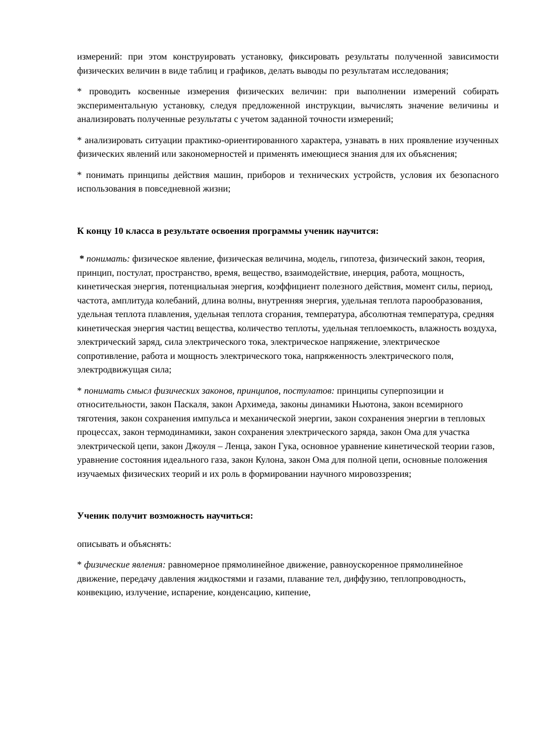измерений: при этом конструировать установку, фиксировать результаты полученной зависимости физических величин в виде таблиц и графиков, делать выводы по результатам исследования;
* проводить косвенные измерения физических величин: при выполнении измерений собирать экспериментальную установку, следуя предложенной инструкции, вычислять значение величины и анализировать полученные результаты с учетом заданной точности измерений;
* анализировать ситуации практико-ориентированного характера, узнавать в них проявление изученных физических явлений или закономерностей и применять имеющиеся знания для их объяснения;
* понимать принципы действия машин, приборов и технических устройств, условия их безопасного использования в повседневной жизни;
К концу 10 класса в результате освоения программы ученик научится:
* понимать: физическое явление, физическая величина, модель, гипотеза, физический закон, теория, принцип, постулат, пространство, время, вещество, взаимодействие, инерция, работа, мощность, кинетическая энергия, потенциальная энергия, коэффициент полезного действия, момент силы, период, частота, амплитуда колебаний, длина волны, внутренняя энергия, удельная теплота парообразования, удельная теплота плавления, удельная теплота сгорания, температура, абсолютная температура, средняя кинетическая энергия частиц вещества, количество теплоты, удельная теплоемкость, влажность воздуха, электрический заряд, сила электрического тока, электрическое напряжение, электрическое сопротивление, работа и мощность электрического тока, напряженность электрического поля, электродвижущая сила;
* понимать смысл физических законов, принципов, постулатов: принципы суперпозиции и относительности, закон Паскаля, закон Архимеда, законы динамики Ньютона, закон всемирного тяготения, закон сохранения импульса и механической энергии, закон сохранения энергии в тепловых процессах, закон термодинамики, закон сохранения электрического заряда, закон Ома для участка электрической цепи, закон Джоуля – Ленца, закон Гука, основное уравнение кинетической теории газов, уравнение состояния идеального газа, закон Кулона, закон Ома для полной цепи, основные положения изучаемых физических теорий и их роль в формировании научного мировоззрения;
Ученик получит возможность научиться:
описывать и объяснять:
* физические явления: равномерное прямолинейное движение, равноускоренное прямолинейное движение, передачу давления жидкостями и газами, плавание тел, диффузию, теплопроводность, конвекцию, излучение, испарение, конденсацию, кипение,